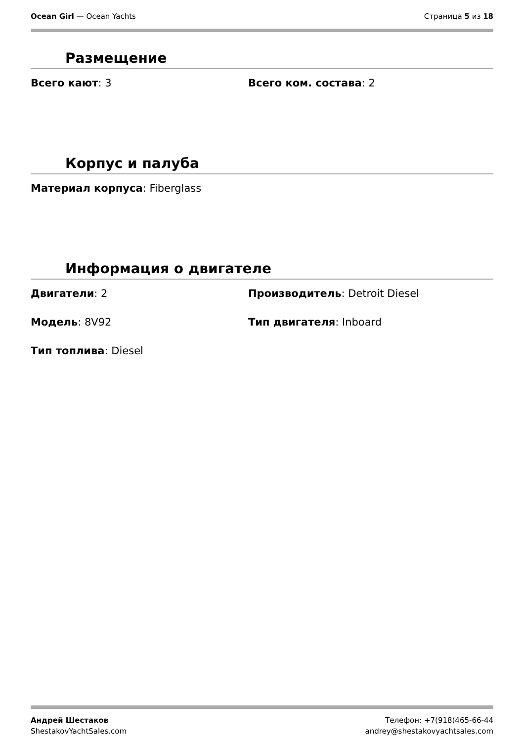Ocean Girl — Ocean Yachts Страница 5 из 18
Размещение
Всего кают: 3 Всего ком. состава: 2
Корпус и палуба
Материал корпуса: Fiberglass
Информация о двигателе
Двигатели: 2 Производитель: Detroit Diesel
Модель: 8V92 Тип двигателя: Inboard
Тип топлива: Diesel
Андрей Шестаков
ShestakovYachtSales.com
Телефон: +7(918)465-66-44
andrey@shestakovyachtsales.com